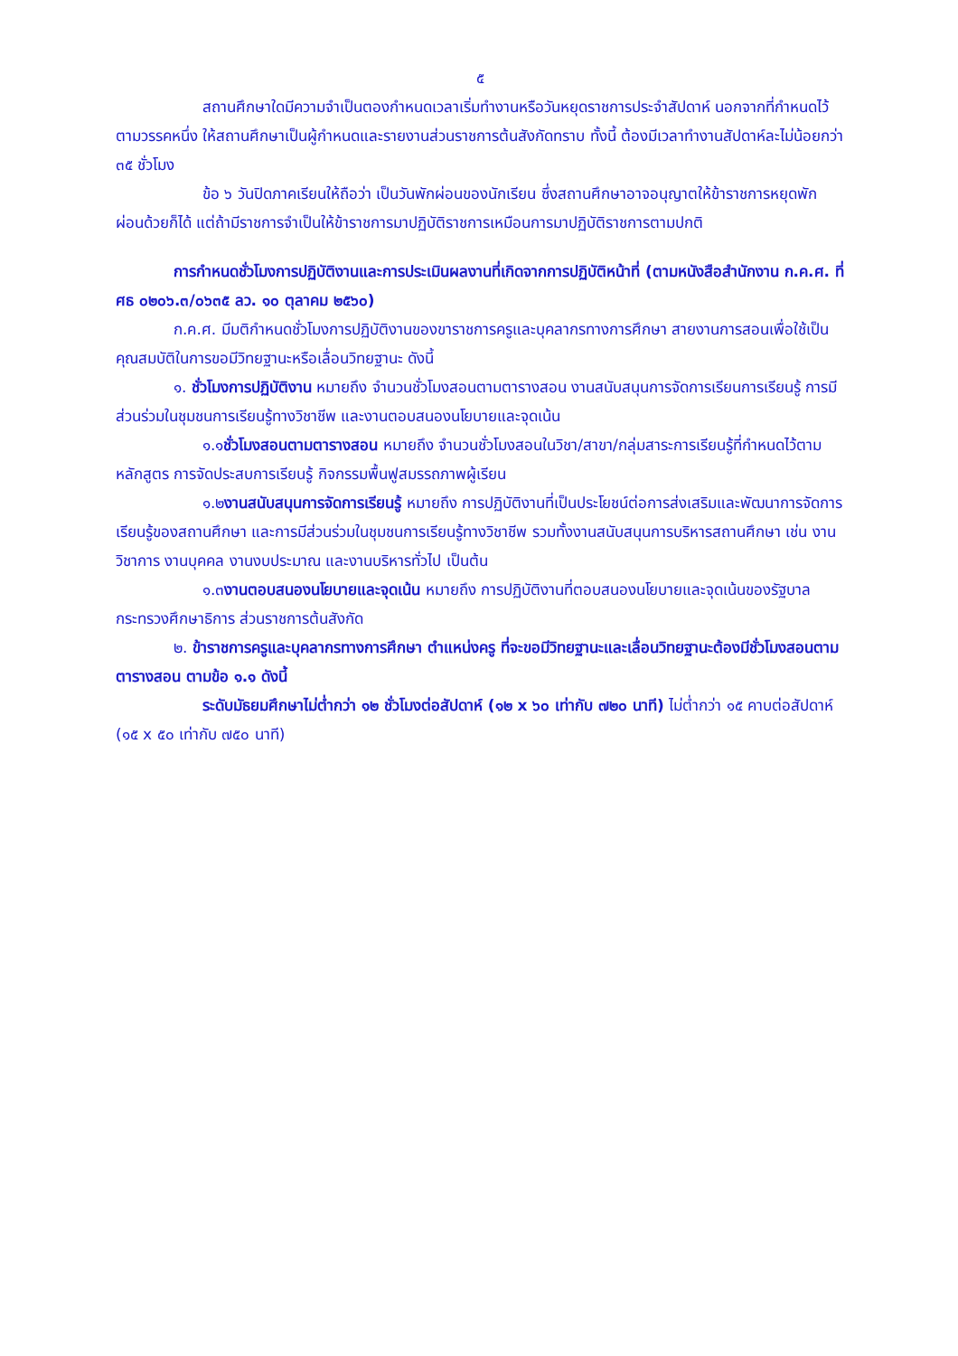๕
สถานศึกษาใดมีความจำเป็นตองกำหนดเวลาเริ่มทำงานหรือวันหยุดราชการประจำสัปดาห์ นอกจากที่กำหนดไว้ตามวรรคหนึ่ง ให้สถานศึกษาเป็นผู้กำหนดและรายงานส่วนราชการต้นสังกัดทราบ ทั้งนี้ ต้องมีเวลาทำงานสัปดาห์ละไม่น้อยกว่า ๓๕ ชั่วโมง
ข้อ ๖ วันปิดภาคเรียนให้ถือว่า เป็นวันพักผ่อนของนักเรียน ซึ่งสถานศึกษาอาจอนุญาตให้ข้าราชการหยุดพักผ่อนด้วยก็ได้ แต่ถ้ามีราชการจำเป็นให้ข้าราชการมาปฏิบัติราชการเหมือนการมาปฏิบัติราชการตามปกติ
การกำหนดชั่วโมงการปฏิบัติงานและการประเมินผลงานที่เกิดจากการปฏิบัติหน้าที่ (ตามหนังสือสำนักงาน ก.ค.ศ. ที่ ศธ ๐๒๐๖.๓/๐๖๓๕ ลว. ๑๐ ตุลาคม ๒๕๖๐)
ก.ค.ศ. มีมติกำหนดชั่วโมงการปฏิบัติงานของขาราชการครูและบุคลากรทางการศึกษา สายงานการสอนเพื่อใช้เป็นคุณสมบัติในการขอมีวิทยฐานะหรือเลื่อนวิทยฐานะ ดังนี้
๑. ชั่วโมงการปฏิบัติงาน หมายถึง จำนวนชั่วโมงสอนตามตารางสอน งานสนับสนุนการจัดการเรียนการเรียนรู้ การมีส่วนร่วมในชุมชนการเรียนรู้ทางวิชาชีพ และงานตอบสนองนโยบายและจุดเน้น
๑.๑ชั่วโมงสอนตามตารางสอน หมายถึง จำนวนชั่วโมงสอนในวิชา/สาขา/กลุ่มสาระการเรียนรู้ที่กำหนดไว้ตามหลักสูตร การจัดประสบการเรียนรู้ กิจกรรมพื้นฟูสมรรถภาพผู้เรียน
๑.๒งานสนับสนุนการจัดการเรียนรู้ หมายถึง การปฏิบัติงานที่เป็นประโยชน์ต่อการส่งเสริมและพัฒนาการจัดการเรียนรู้ของสถานศึกษา และการมีส่วนร่วมในชุมชนการเรียนรู้ทางวิชาชีพ รวมทั้งงานสนับสนุนการบริหารสถานศึกษา เช่น งานวิชาการ งานบุคคล งานงบประมาณ และงานบริหารทั่วไป เป็นต้น
๑.๓งานตอบสนองนโยบายและจุดเน้น หมายถึง การปฏิบัติงานที่ตอบสนองนโยบายและจุดเน้นของรัฐบาล กระทรวงศึกษาธิการ ส่วนราชการต้นสังกัด
๒. ข้าราชการครูและบุคลากรทางการศึกษา ตำแหน่งครู ที่จะขอมีวิทยฐานะและเลื่อนวิทยฐานะต้องมีชั่วโมงสอนตามตารางสอน ตามข้อ ๑.๑ ดังนี้
ระดับมัธยมศึกษาไม่ต่ำกว่า ๑๒ ชั่วโมงต่อสัปดาห์ (๑๒ x ๖๐ เท่ากับ ๗๒๐ นาที) ไม่ต่ำกว่า ๑๕ คาบต่อสัปดาห์ (๑๕ x ๕๐ เท่ากับ ๗๕๐ นาที)